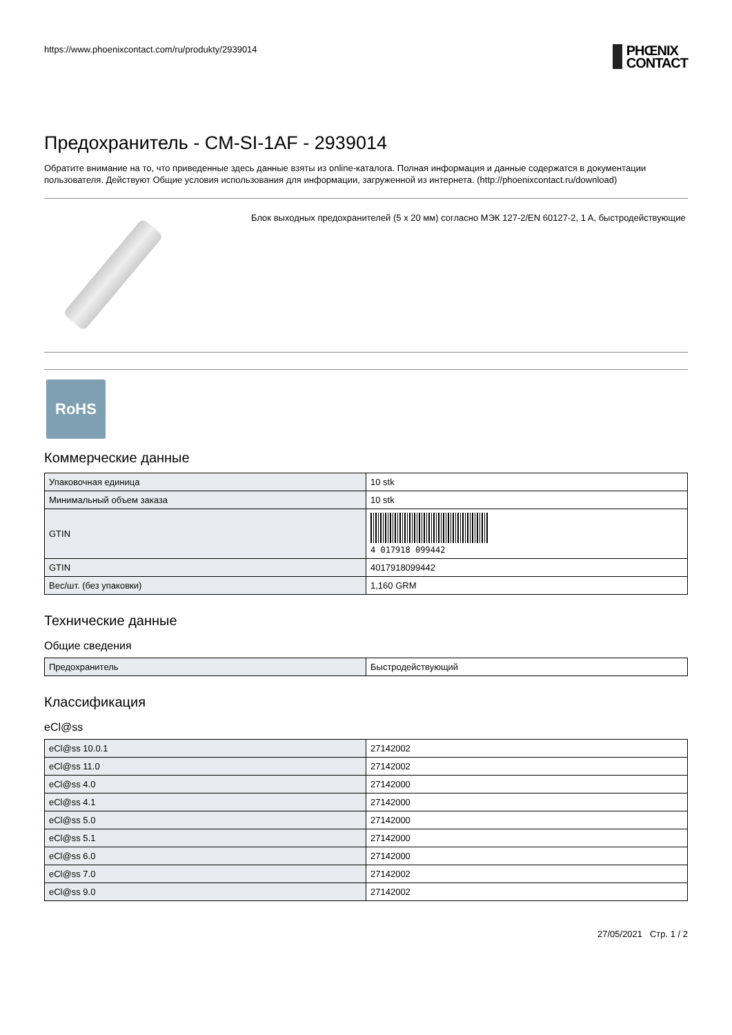https://www.phoenixcontact.com/ru/produkty/2939014
PHŒNIX
CONTACT
Предохранитель - CM-SI-1AF - 2939014
Обратите внимание на то, что приведенные здесь данные взяты из online-каталога. Полная информация и данные содержатся в документации пользователя. Действуют Общие условия использования для информации, загруженной из интернета. (http://phoenixcontact.ru/download)
Блок выходных предохранителей (5 x 20 мм) согласно МЭК 127-2/EN 60127-2, 1 A, быстродействующие
RoHS
Коммерческие данные
| Упаковочная единица | 10 stk |
| Минимальный объем заказа | 10 stk |
| GTIN | 4 017918 099442 |
| GTIN | 4017918099442 |
| Вес/шт. (без упаковки) | 1,160 GRM |
Технические данные
Общие сведения
| Предохранитель | Быстродействующий |
Классификация
eCl@ss
| eCl@ss 10.0.1 | 27142002 |
| eCl@ss 11.0 | 27142002 |
| eCl@ss 4.0 | 27142000 |
| eCl@ss 4.1 | 27142000 |
| eCl@ss 5.0 | 27142000 |
| eCl@ss 5.1 | 27142000 |
| eCl@ss 6.0 | 27142000 |
| eCl@ss 7.0 | 27142002 |
| eCl@ss 9.0 | 27142002 |
27/05/2021 Стр. 1 / 2